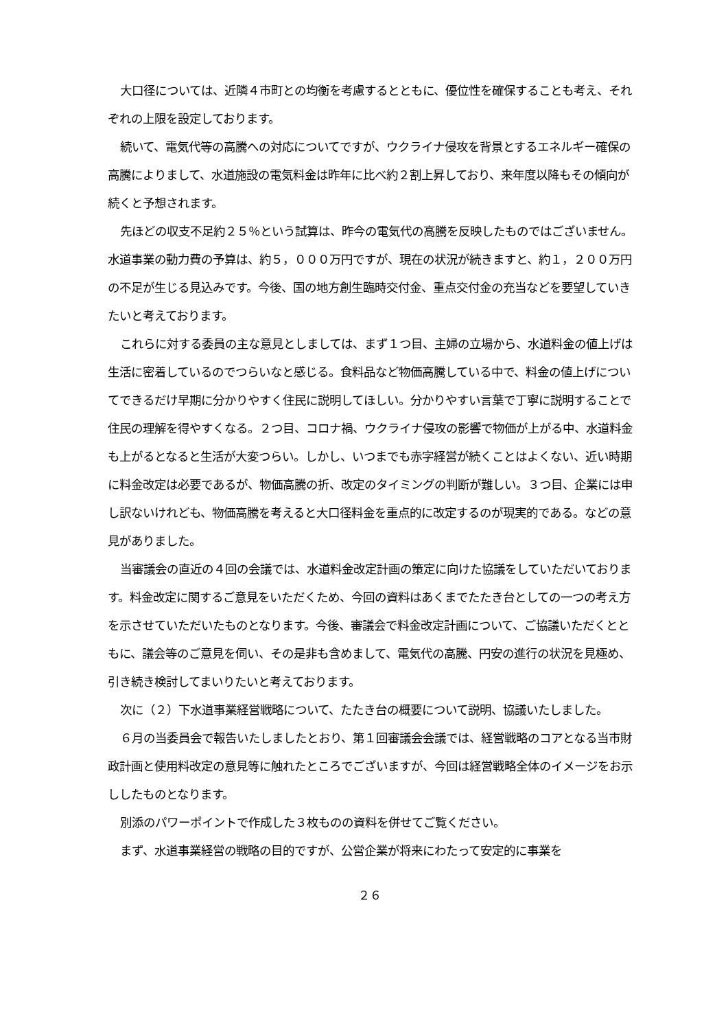大口径については、近隣４市町との均衡を考慮するとともに、優位性を確保することも考え、それぞれの上限を設定しております。
続いて、電気代等の高騰への対応についてですが、ウクライナ侵攻を背景とするエネルギー確保の高騰によりまして、水道施設の電気料金は昨年に比べ約２割上昇しており、来年度以降もその傾向が続くと予想されます。
先ほどの収支不足約２５％という試算は、昨今の電気代の高騰を反映したものではございません。水道事業の動力費の予算は、約５，０００万円ですが、現在の状況が続きますと、約１，２００万円の不足が生じる見込みです。今後、国の地方創生臨時交付金、重点交付金の充当などを要望していきたいと考えております。
これらに対する委員の主な意見としましては、まず１つ目、主婦の立場から、水道料金の値上げは生活に密着しているのでつらいなと感じる。食料品など物価高騰している中で、料金の値上げについてできるだけ早期に分かりやすく住民に説明してほしい。分かりやすい言葉で丁寧に説明することで住民の理解を得やすくなる。２つ目、コロナ禍、ウクライナ侵攻の影響で物価が上がる中、水道料金も上がるとなると生活が大変つらい。しかし、いつまでも赤字経営が続くことはよくない、近い時期に料金改定は必要であるが、物価高騰の折、改定のタイミングの判断が難しい。３つ目、企業には申し訳ないけれども、物価高騰を考えると大口径料金を重点的に改定するのが現実的である。などの意見がありました。
当審議会の直近の４回の会議では、水道料金改定計画の策定に向けた協議をしていただいております。料金改定に関するご意見をいただくため、今回の資料はあくまでたたき台としての一つの考え方を示させていただいたものとなります。今後、審議会で料金改定計画について、ご協議いただくとともに、議会等のご意見を伺い、その是非も含めまして、電気代の高騰、円安の進行の状況を見極め、引き続き検討してまいりたいと考えております。
次に（２）下水道事業経営戦略について、たたき台の概要について説明、協議いたしました。
６月の当委員会で報告いたしましたとおり、第１回審議会会議では、経営戦略のコアとなる当市財政計画と使用料改定の意見等に触れたところでございますが、今回は経営戦略全体のイメージをお示ししたものとなります。
別添のパワーポイントで作成した３枚ものの資料を併せてご覧ください。
まず、水道事業経営の戦略の目的ですが、公営企業が将来にわたって安定的に事業を
２６